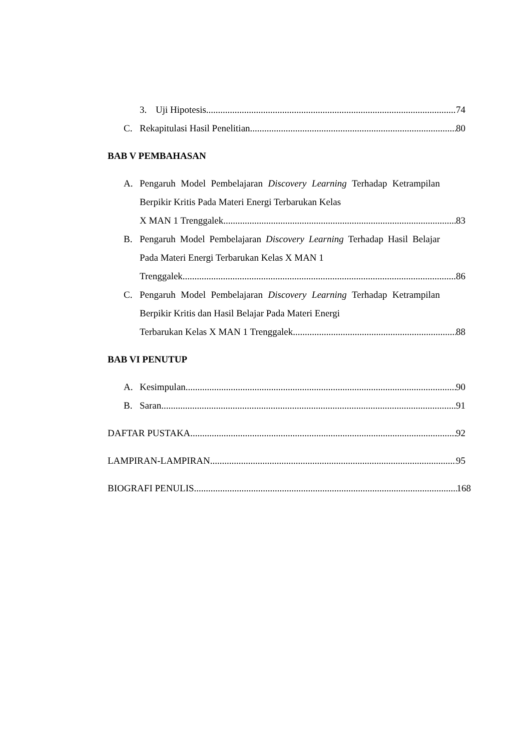3. Uji Hipotesis 74
C. Rekapitulasi Hasil Penelitian 80
BAB V PEMBAHASAN
A. Pengaruh Model Pembelajaran Discovery Learning Terhadap Ketrampilan Berpikir Kritis Pada Materi Energi Terbarukan Kelas
X MAN 1 Trenggalek 83
B. Pengaruh Model Pembelajaran Discovery Learning Terhadap Hasil Belajar Pada Materi Energi Terbarukan Kelas X MAN 1
Trenggalek 86
C. Pengaruh Model Pembelajaran Discovery Learning Terhadap Ketrampilan Berpikir Kritis dan Hasil Belajar Pada Materi Energi
Terbarukan Kelas X MAN 1 Trenggalek 88
BAB VI PENUTUP
A. Kesimpulan 90
B. Saran 91
DAFTAR PUSTAKA 92
LAMPIRAN-LAMPIRAN 95
BIOGRAFI PENULIS 168